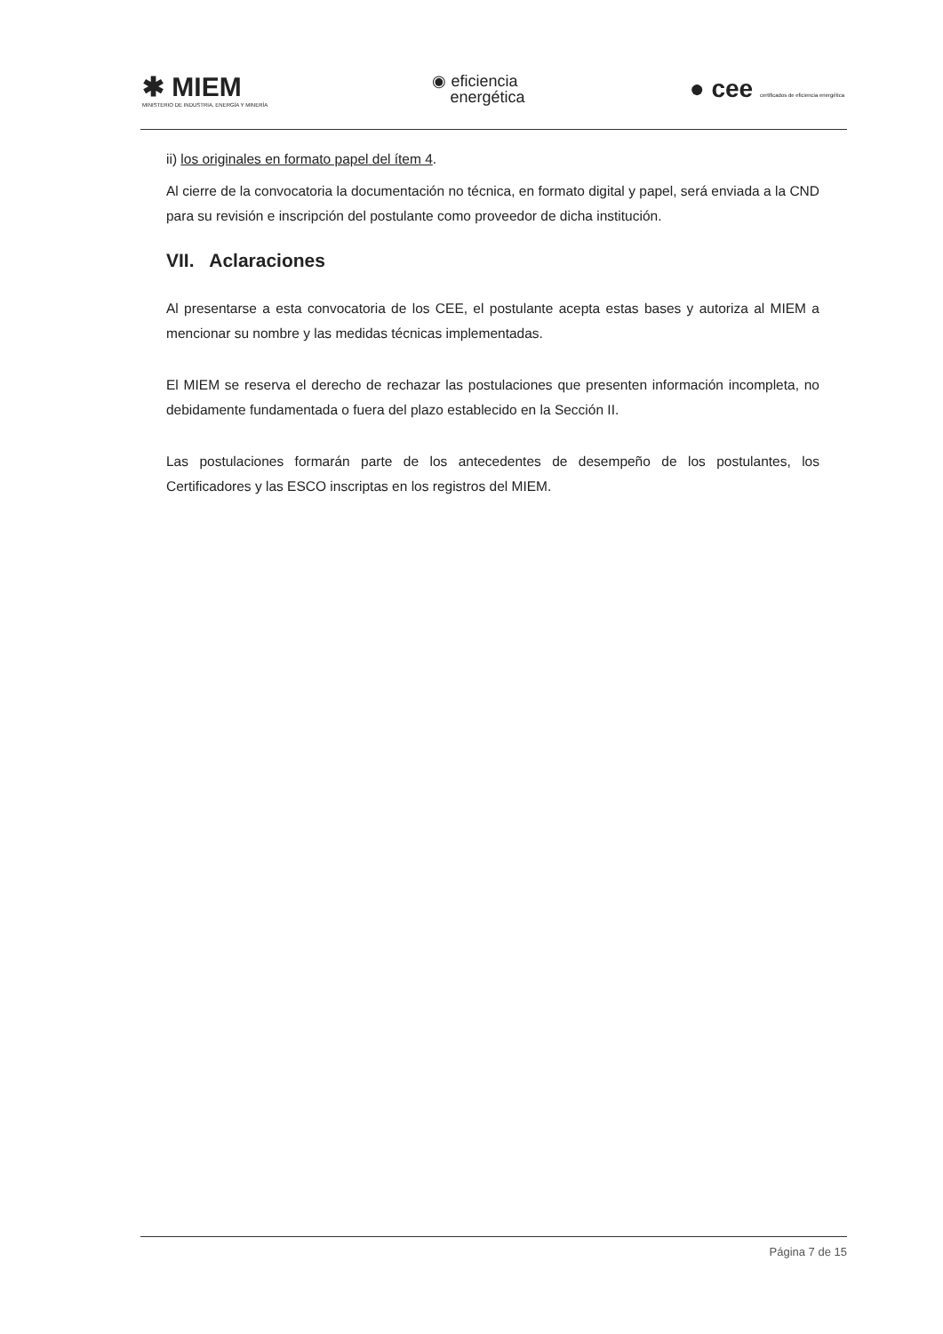✱ MIEM
MINISTERIO DE INDUSTRIA, ENERGÍA Y MINERÍA
◉ eficiencia
energética
● cee certificados de eficiencia energética
ii) los originales en formato papel del ítem 4.
Al cierre de la convocatoria la documentación no técnica, en formato digital y papel, será enviada a la CND para su revisión e inscripción del postulante como proveedor de dicha institución.
VII. Aclaraciones
Al presentarse a esta convocatoria de los CEE, el postulante acepta estas bases y autoriza al MIEM a mencionar su nombre y las medidas técnicas implementadas.
El MIEM se reserva el derecho de rechazar las postulaciones que presenten información incompleta, no debidamente fundamentada o fuera del plazo establecido en la Sección II.
Las postulaciones formarán parte de los antecedentes de desempeño de los postulantes, los Certificadores y las ESCO inscriptas en los registros del MIEM.
Página 7 de 15